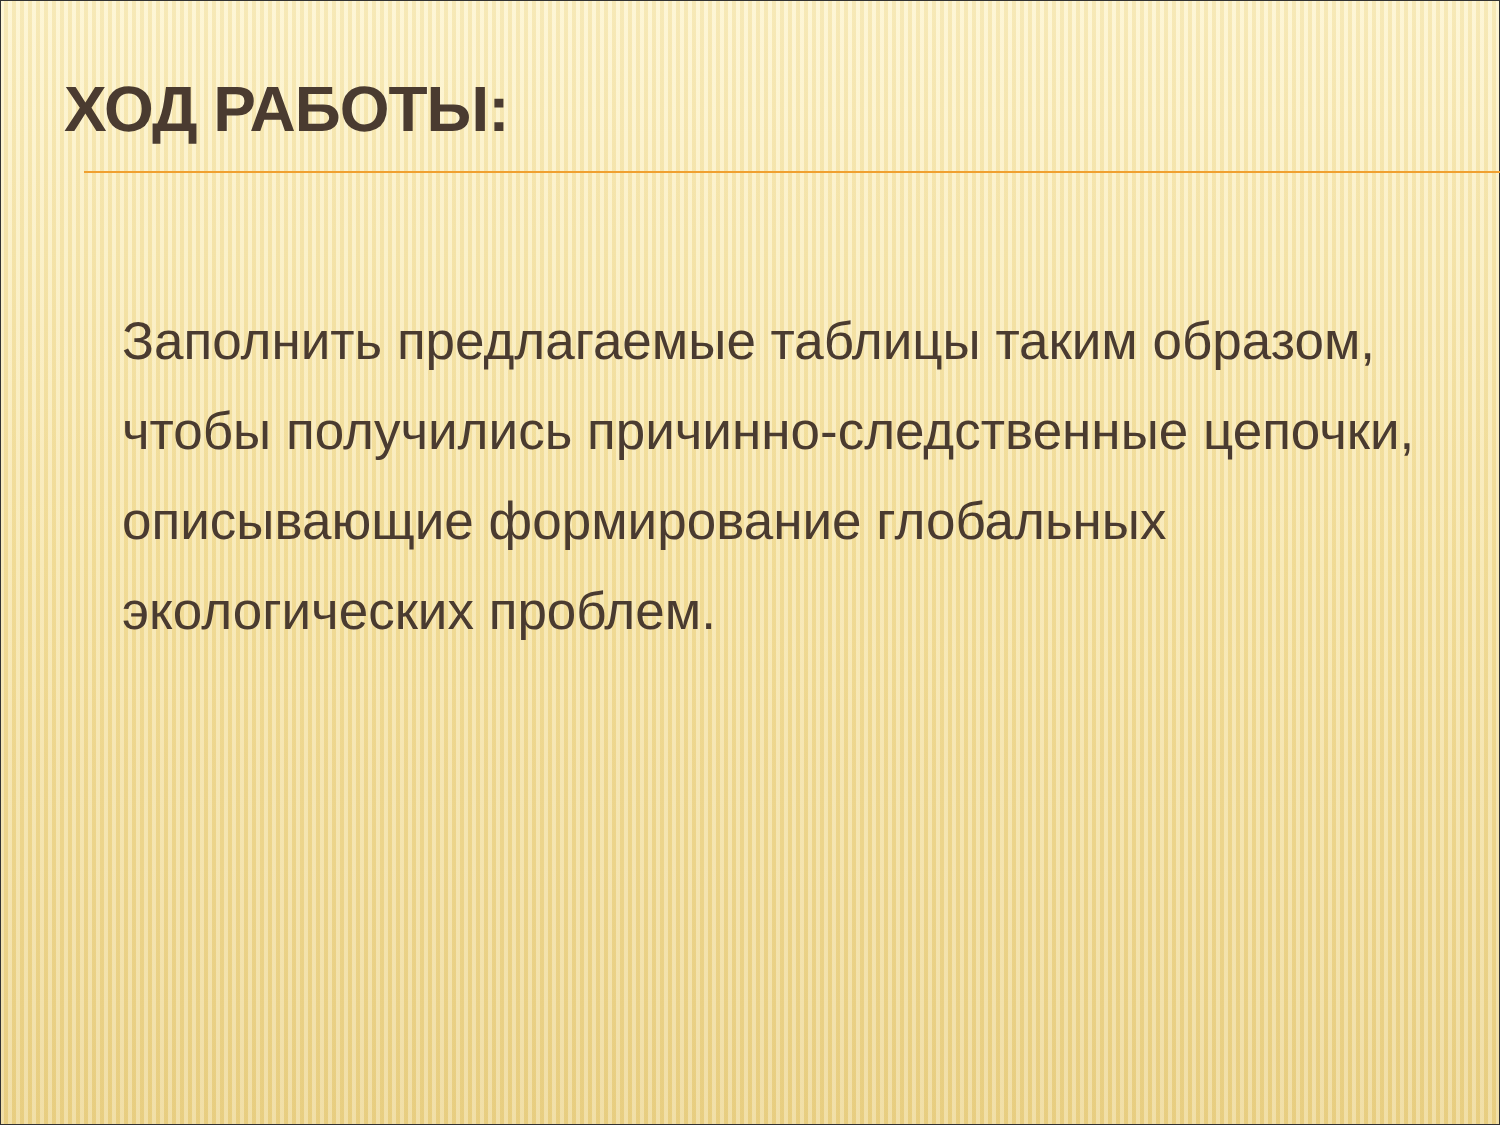ХОД РАБОТЫ:
Заполнить предлагаемые таблицы таким образом, чтобы получились причинно-следственные цепочки, описывающие формирование глобальных экологических проблем.